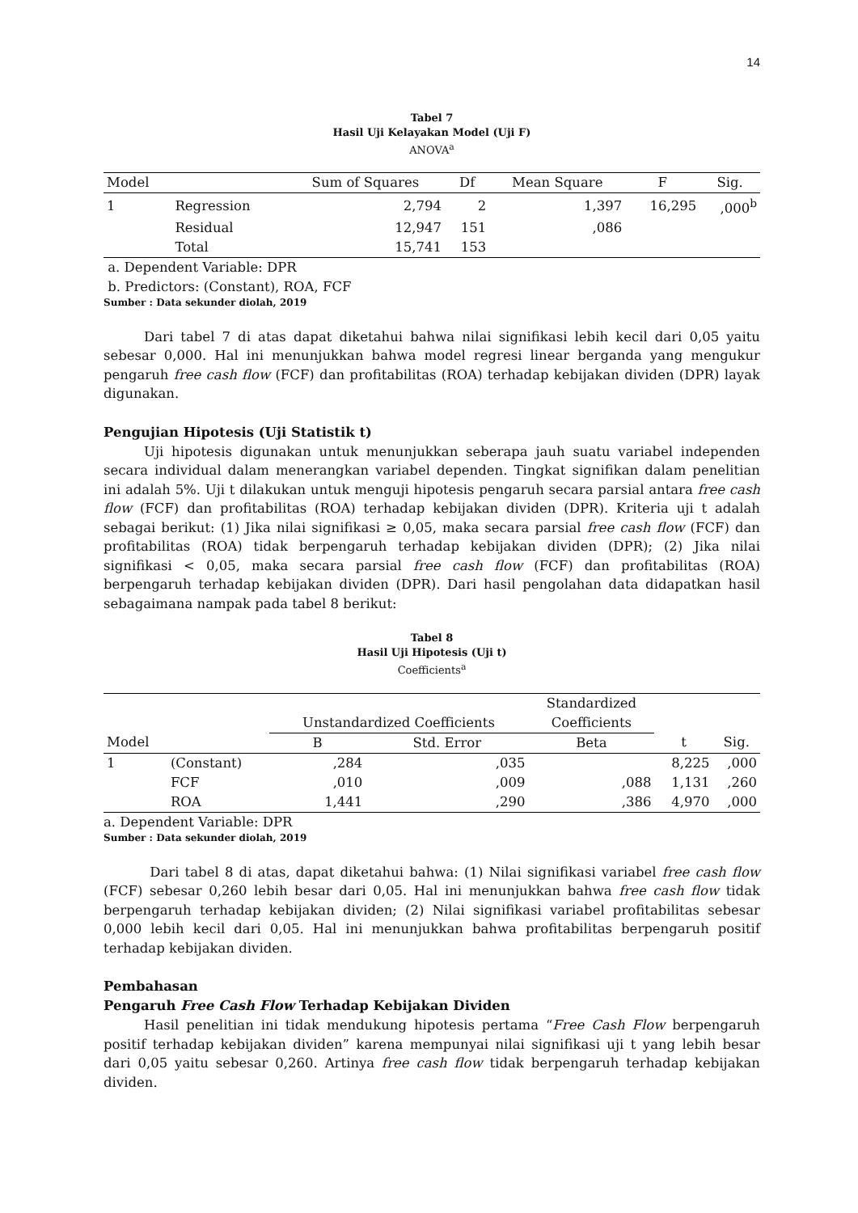14
Tabel 7
Hasil Uji Kelayakan Model (Uji F)
ANOVA<sup>a</sup>
| Model | | Sum of Squares | Df | Mean Square | F | Sig. |
| --- | --- | --- | --- | --- | --- | --- |
| 1 | Regression | 2,794 | 2 | 1,397 | 16,295 | ,000<sup>b</sup> |
| | Residual | 12,947 | 151 | ,086 | | |
| | Total | 15,741 | 153 | | | |
a. Dependent Variable: DPR
b. Predictors: (Constant), ROA, FCF
Sumber : Data sekunder diolah, 2019
Dari tabel 7 di atas dapat diketahui bahwa nilai signifikasi lebih kecil dari 0,05 yaitu sebesar 0,000. Hal ini menunjukkan bahwa model regresi linear berganda yang mengukur pengaruh free cash flow (FCF) dan profitabilitas (ROA) terhadap kebijakan dividen (DPR) layak digunakan.
Pengujian Hipotesis (Uji Statistik t)
Uji hipotesis digunakan untuk menunjukkan seberapa jauh suatu variabel independen secara individual dalam menerangkan variabel dependen. Tingkat signifikan dalam penelitian ini adalah 5%. Uji t dilakukan untuk menguji hipotesis pengaruh secara parsial antara free cash flow (FCF) dan profitabilitas (ROA) terhadap kebijakan dividen (DPR). Kriteria uji t adalah sebagai berikut: (1) Jika nilai signifikasi ≥ 0,05, maka secara parsial free cash flow (FCF) dan profitabilitas (ROA) tidak berpengaruh terhadap kebijakan dividen (DPR); (2) Jika nilai signifikasi < 0,05, maka secara parsial free cash flow (FCF) dan profitabilitas (ROA) berpengaruh terhadap kebijakan dividen (DPR). Dari hasil pengolahan data didapatkan hasil sebagaimana nampak pada tabel 8 berikut:
Tabel 8
Hasil Uji Hipotesis (Uji t)
Coefficients<sup>a</sup>
| | | Unstandardized Coefficients | | Standardized Coefficients | | |
| Model | | B | Std. Error | Beta | t | Sig. |
| 1 | (Constant) | ,284 | ,035 | | 8,225 | ,000 |
| | FCF | ,010 | ,009 | ,088 | 1,131 | ,260 |
| | ROA | 1,441 | ,290 | ,386 | 4,970 | ,000 |
a. Dependent Variable: DPR
Sumber : Data sekunder diolah, 2019
Dari tabel 8 di atas, dapat diketahui bahwa: (1) Nilai signifikasi variabel free cash flow (FCF) sebesar 0,260 lebih besar dari 0,05. Hal ini menunjukkan bahwa free cash flow tidak berpengaruh terhadap kebijakan dividen; (2) Nilai signifikasi variabel profitabilitas sebesar 0,000 lebih kecil dari 0,05. Hal ini menunjukkan bahwa profitabilitas berpengaruh positif terhadap kebijakan dividen.
Pembahasan
Pengaruh Free Cash Flow Terhadap Kebijakan Dividen
Hasil penelitian ini tidak mendukung hipotesis pertama “Free Cash Flow berpengaruh positif terhadap kebijakan dividen” karena mempunyai nilai signifikasi uji t yang lebih besar dari 0,05 yaitu sebesar 0,260. Artinya free cash flow tidak berpengaruh terhadap kebijakan dividen.